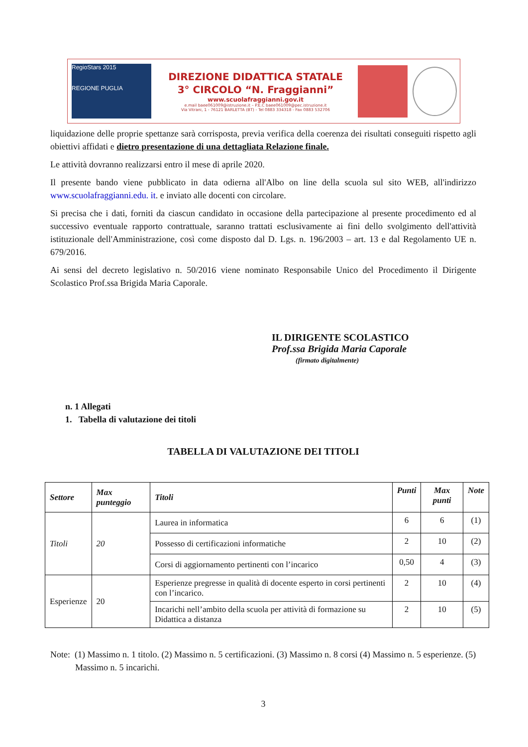RegioStars 2015
REGIONE PUGLIA
DIREZIONE DIDATTICA STATALE
3° CIRCOLO “N. Fraggianni”
www.scuolafraggianni.gov.it
e.mail baee061009@istruzione.it – P.E.C baee061009@pec.istruzione.it
Via Vitrani, 1 - 76121 BARLETTA (BT) - Tel 0883 334318 - Fax 0883 532706
liquidazione delle proprie spettanze sarà corrisposta, previa verifica della coerenza dei risultati conseguiti rispetto agli obiettivi affidati e dietro presentazione di una dettagliata Relazione finale.
Le attività dovranno realizzarsi entro il mese di aprile 2020.
Il presente bando viene pubblicato in data odierna all'Albo on line della scuola sul sito WEB, all'indirizzo www.scuolafraggianni.edu. it. e inviato alle docenti con circolare.
Si precisa che i dati, forniti da ciascun candidato in occasione della partecipazione al presente procedimento ed al successivo eventuale rapporto contrattuale, saranno trattati esclusivamente ai fini dello svolgimento dell'attività istituzionale dell'Amministrazione, così come disposto dal D. Lgs. n. 196/2003 – art. 13 e dal Regolamento UE n. 679/2016.
Ai sensi del decreto legislativo n. 50/2016 viene nominato Responsabile Unico del Procedimento il Dirigente Scolastico Prof.ssa Brigida Maria Caporale.
IL DIRIGENTE SCOLASTICO
Prof.ssa Brigida Maria Caporale
(firmato digitalmente)
n. 1 Allegati
1. Tabella di valutazione dei titoli
TABELLA DI VALUTAZIONE DEI TITOLI
| Settore | Max punteggio | Titoli | Punti | Max punti | Note |
| --- | --- | --- | --- | --- | --- |
| Titoli | 20 | Laurea in informatica | 6 | 6 | (1) |
| | | Possesso di certificazioni informatiche | 2 | 10 | (2) |
| | | Corsi di aggiornamento pertinenti con l’incarico | 0,50 | 4 | (3) |
| Esperienze | 20 | Esperienze pregresse in qualità di docente esperto in corsi pertinenti con l’incarico. | 2 | 10 | (4) |
| | | Incarichi nell’ambito della scuola per attività di formazione su Didattica a distanza | 2 | 10 | (5) |
Note: (1) Massimo n. 1 titolo. (2) Massimo n. 5 certificazioni. (3) Massimo n. 8 corsi (4) Massimo n. 5 esperienze. (5) Massimo n. 5 incarichi.
3